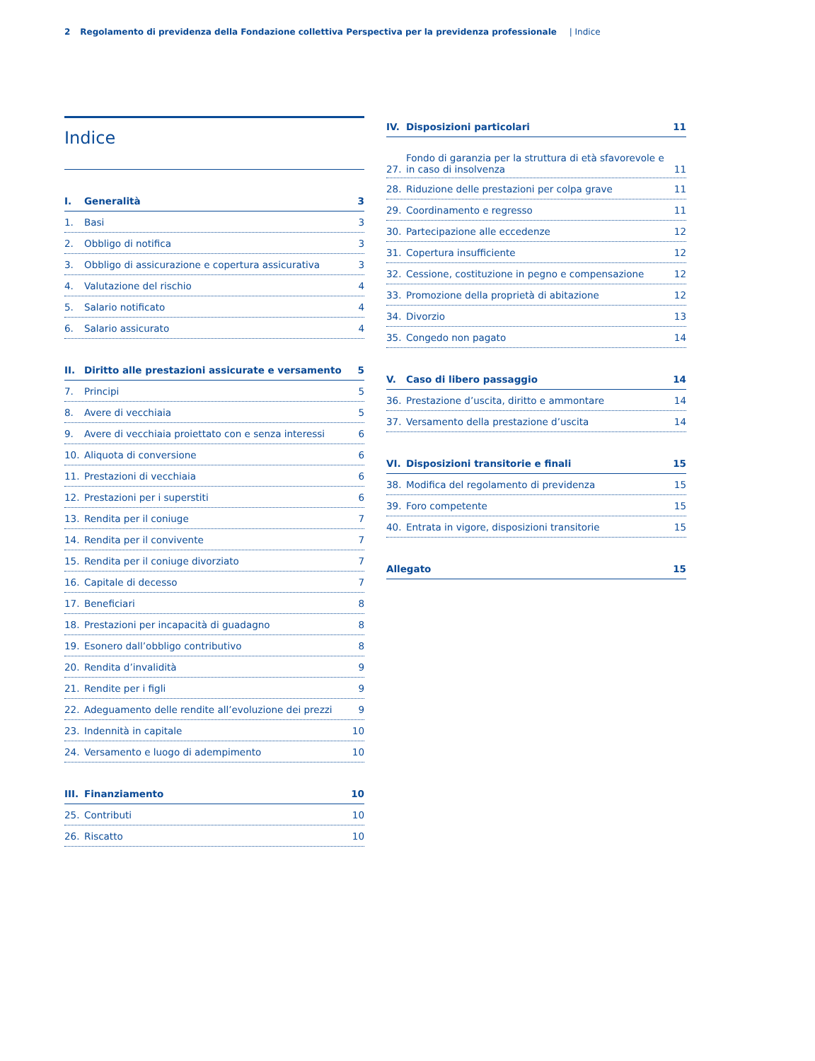2 Regolamento di previdenza della Fondazione collettiva Perspectiva per la previdenza professionale | Indice
Indice
I. Generalità 3
1. Basi 3
2. Obbligo di notifica 3
3. Obbligo di assicurazione e copertura assicurativa 3
4. Valutazione del rischio 4
5. Salario notificato 4
6. Salario assicurato 4
II. Diritto alle prestazioni assicurate e versamento 5
7. Principi 5
8. Avere di vecchiaia 5
9. Avere di vecchiaia proiettato con e senza interessi 6
10. Aliquota di conversione 6
11. Prestazioni di vecchiaia 6
12. Prestazioni per i superstiti 6
13. Rendita per il coniuge 7
14. Rendita per il convivente 7
15. Rendita per il coniuge divorziato 7
16. Capitale di decesso 7
17. Beneficiari 8
18. Prestazioni per incapacità di guadagno 8
19. Esonero dall’obbligo contributivo 8
20. Rendita d’invalidità 9
21. Rendite per i figli 9
22. Adeguamento delle rendite all’evoluzione dei prezzi 9
23. Indennità in capitale 10
24. Versamento e luogo di adempimento 10
III. Finanziamento 10
25. Contributi 10
26. Riscatto 10
IV. Disposizioni particolari 11
27. Fondo di garanzia per la struttura di età sfavorevole e in caso di insolvenza 11
28. Riduzione delle prestazioni per colpa grave 11
29. Coordinamento e regresso 11
30. Partecipazione alle eccedenze 12
31. Copertura insufficiente 12
32. Cessione, costituzione in pegno e compensazione 12
33. Promozione della proprietà di abitazione 12
34. Divorzio 13
35. Congedo non pagato 14
V. Caso di libero passaggio 14
36. Prestazione d’uscita, diritto e ammontare 14
37. Versamento della prestazione d’uscita 14
VI. Disposizioni transitorie e finali 15
38. Modifica del regolamento di previdenza 15
39. Foro competente 15
40. Entrata in vigore, disposizioni transitorie 15
Allegato 15